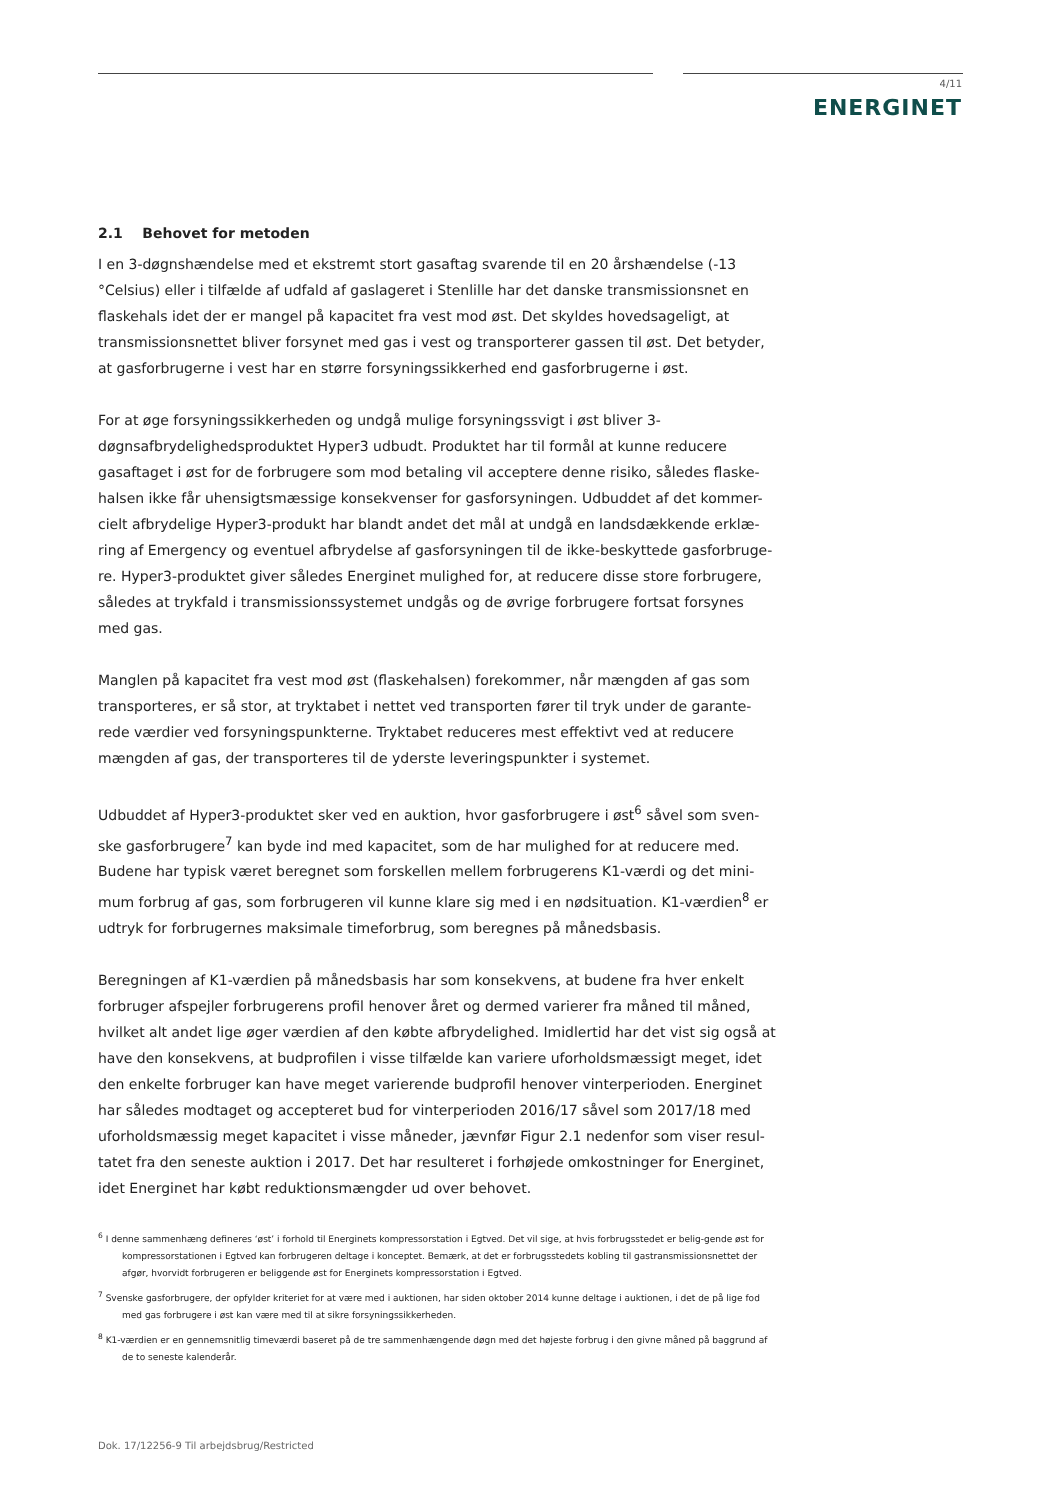4/11
ENERGINET
2.1 Behovet for metoden
I en 3-døgnshændelse med et ekstremt stort gasaftag svarende til en 20 årshændelse (-13 °Celsius) eller i tilfælde af udfald af gaslageret i Stenlille har det danske transmissionsnet en flaskehals idet der er mangel på kapacitet fra vest mod øst. Det skyldes hovedsageligt, at transmissionsnettet bliver forsynet med gas i vest og transporterer gassen til øst. Det betyder, at gasforbrugerne i vest har en større forsyningssikkerhed end gasforbrugerne i øst.
For at øge forsyningssikkerheden og undgå mulige forsyningssvigt i øst bliver 3-døgnsafbrydelighedsproduktet Hyper3 udbudt. Produktet har til formål at kunne reducere gasaftaget i øst for de forbrugere som mod betaling vil acceptere denne risiko, således flaske-halsen ikke får uhensigtsmæssige konsekvenser for gasforsyningen. Udbuddet af det kommer-cielt afbrydelige Hyper3-produkt har blandt andet det mål at undgå en landsdækkende erklæ-ring af Emergency og eventuel afbrydelse af gasforsyningen til de ikke-beskyttede gasforbruge-re. Hyper3-produktet giver således Energinet mulighed for, at reducere disse store forbrugere, således at trykfald i transmissionssystemet undgås og de øvrige forbrugere fortsat forsynes med gas.
Manglen på kapacitet fra vest mod øst (flaskehalsen) forekommer, når mængden af gas som transporteres, er så stor, at tryktabet i nettet ved transporten fører til tryk under de garante-rede værdier ved forsyningspunkterne. Tryktabet reduceres mest effektivt ved at reducere mængden af gas, der transporteres til de yderste leveringspunkter i systemet.
Udbuddet af Hyper3-produktet sker ved en auktion, hvor gasforbrugere i øst<sup>6</sup> såvel som sven-ske gasforbrugere<sup>7</sup> kan byde ind med kapacitet, som de har mulighed for at reducere med. Budene har typisk været beregnet som forskellen mellem forbrugerens K1-værdi og det mini-mum forbrug af gas, som forbrugeren vil kunne klare sig med i en nødsituation. K1-værdien<sup>8</sup> er udtryk for forbrugernes maksimale timeforbrug, som beregnes på månedsbasis.
Beregningen af K1-værdien på månedsbasis har som konsekvens, at budene fra hver enkelt forbruger afspejler forbrugerens profil henover året og dermed varierer fra måned til måned, hvilket alt andet lige øger værdien af den købte afbrydelighed. Imidlertid har det vist sig også at have den konsekvens, at budprofilen i visse tilfælde kan variere uforholdsmæssigt meget, idet den enkelte forbruger kan have meget varierende budprofil henover vinterperioden. Energinet har således modtaget og accepteret bud for vinterperioden 2016/17 såvel som 2017/18 med uforholdsmæssig meget kapacitet i visse måneder, jævnfør Figur 2.1 nedenfor som viser resul-tatet fra den seneste auktion i 2017. Det har resulteret i forhøjede omkostninger for Energinet, idet Energinet har købt reduktionsmængder ud over behovet.
<sup>6</sup> I denne sammenhæng defineres ‘øst’ i forhold til Energinets kompressorstation i Egtved. Det vil sige, at hvis forbrugsstedet er belig-gende øst for kompressorstationen i Egtved kan forbrugeren deltage i konceptet. Bemærk, at det er forbrugsstedets kobling til gastransmissionsnettet der afgør, hvorvidt forbrugeren er beliggende øst for Energinets kompressorstation i Egtved.
<sup>7</sup> Svenske gasforbrugere, der opfylder kriteriet for at være med i auktionen, har siden oktober 2014 kunne deltage i auktionen, i det de på lige fod med gas forbrugere i øst kan være med til at sikre forsyningssikkerheden.
<sup>8</sup> K1-værdien er en gennemsnitlig timeværdi baseret på de tre sammenhængende døgn med det højeste forbrug i den givne måned på baggrund af de to seneste kalenderår.
Dok. 17/12256-9 Til arbejdsbrug/Restricted